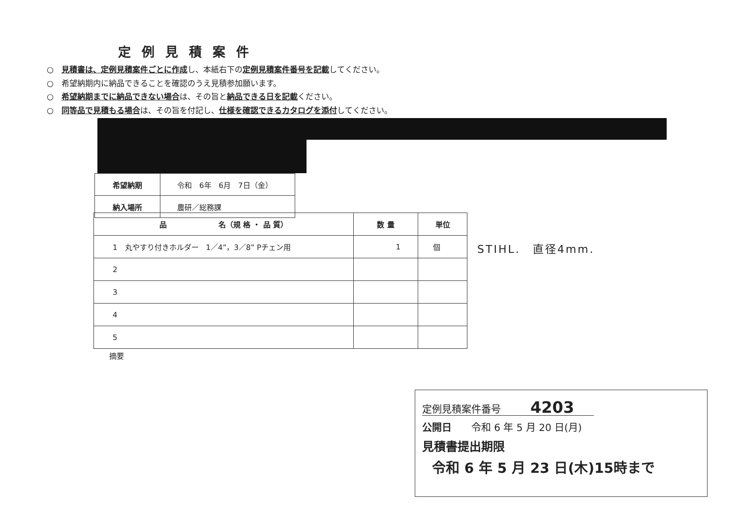定例見積案件
○　見積書は、定例見積案件ごとに作成し、本紙右下の定例見積案件番号を記載してください。
○　希望納期内に納品できることを確認のうえ見積参加願います。
○　希望納期までに納品できない場合は、その旨と納品できる日を記載ください。
○　同等品で見積もる場合は、その旨を付記し、仕様を確認できるカタログを添付してください。
| 希望納期 | 令和 6年 6月 7日（金） |
| 納入場所 | 農研／総務課 |
| 品 名（規 格 ・ 品 質） | 数 量 | 単位 |
| --- | --- | --- |
| 1 丸やすり付きホルダー 1／4”，3／8” Pチェン用 | 1 | 個 |
| 2 | | |
| 3 | | |
| 4 | | |
| 5 | | |
STIHL.　直径4mm.
摘要
定例見積案件番号　　　4203　　
公開日　　令和 6 年 5 月 20 日(月)
見積書提出期限
令和 6 年 5 月 23 日(木)15時まで